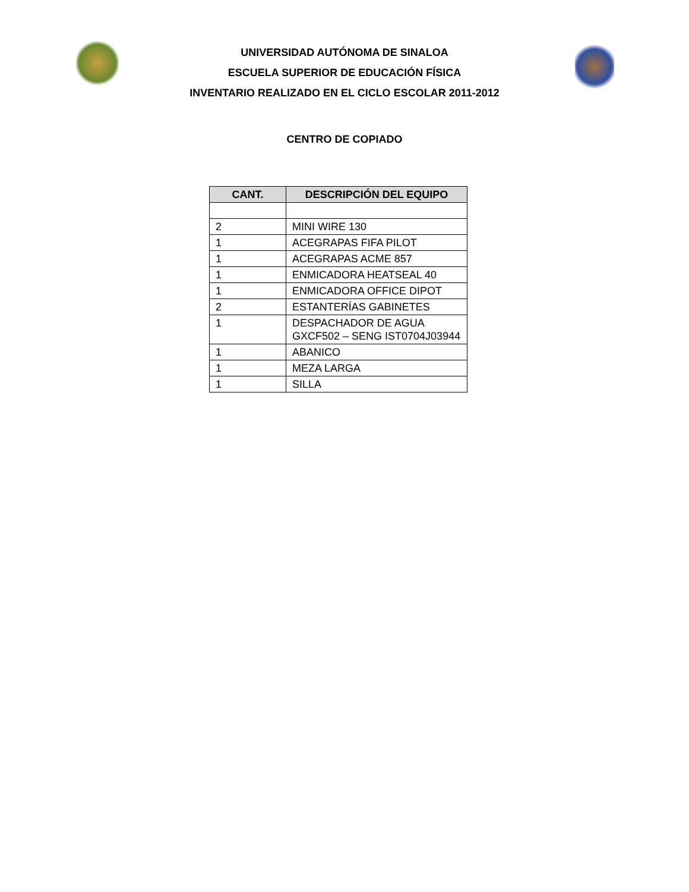UNIVERSIDAD AUTÓNOMA DE SINALOA
ESCUELA SUPERIOR DE EDUCACIÓN FÍSICA
INVENTARIO REALIZADO EN EL CICLO ESCOLAR 2011-2012
CENTRO DE COPIADO
| CANT. | DESCRIPCIÓN DEL EQUIPO |
| --- | --- |
| 2 | MINI WIRE 130 |
| 1 | ACEGRAPAS FIFA PILOT |
| 1 | ACEGRAPAS ACME 857 |
| 1 | ENMICADORA HEATSEAL 40 |
| 1 | ENMICADORA OFFICE DIPOT |
| 2 | ESTANTERÍAS GABINETES |
| 1 | DESPACHADOR DE AGUA GXCF502 – SENG IST0704J03944 |
| 1 | ABANICO |
| 1 | MEZA LARGA |
| 1 | SILLA |